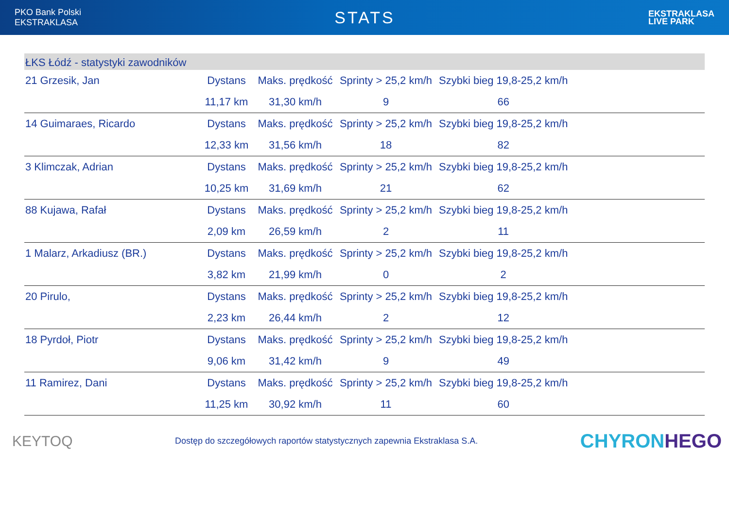PKO Bank Polski
EKSTRAKLASA
STATS
EKSTRAKLASA
LIVE PARK
ŁKS Łódź - statystyki zawodników
| 21 Grzesik, Jan | Dystans | Maks. prędkość | Sprinty > 25,2 km/h | Szybki bieg 19,8-25,2 km/h | |
| | 11,17 km | 31,30 km/h | 9 | 66 | |
| 14 Guimaraes, Ricardo | Dystans | Maks. prędkość | Sprinty > 25,2 km/h | Szybki bieg 19,8-25,2 km/h | |
| | 12,33 km | 31,56 km/h | 18 | 82 | |
| 3 Klimczak, Adrian | Dystans | Maks. prędkość | Sprinty > 25,2 km/h | Szybki bieg 19,8-25,2 km/h | |
| | 10,25 km | 31,69 km/h | 21 | 62 | |
| 88 Kujawa, Rafał | Dystans | Maks. prędkość | Sprinty > 25,2 km/h | Szybki bieg 19,8-25,2 km/h | |
| | 2,09 km | 26,59 km/h | 2 | 11 | |
| 1 Malarz, Arkadiusz (BR.) | Dystans | Maks. prędkość | Sprinty > 25,2 km/h | Szybki bieg 19,8-25,2 km/h | |
| | 3,82 km | 21,99 km/h | 0 | 2 | |
| 20 Pirulo, | Dystans | Maks. prędkość | Sprinty > 25,2 km/h | Szybki bieg 19,8-25,2 km/h | |
| | 2,23 km | 26,44 km/h | 2 | 12 | |
| 18 Pyrdoł, Piotr | Dystans | Maks. prędkość | Sprinty > 25,2 km/h | Szybki bieg 19,8-25,2 km/h | |
| | 9,06 km | 31,42 km/h | 9 | 49 | |
| 11 Ramirez, Dani | Dystans | Maks. prędkość | Sprinty > 25,2 km/h | Szybki bieg 19,8-25,2 km/h | |
| | 11,25 km | 30,92 km/h | 11 | 60 | |
KEYTOQ
Dostęp do szczegółowych raportów statystycznych zapewnia Ekstraklasa S.A.
CHYRONHEGO